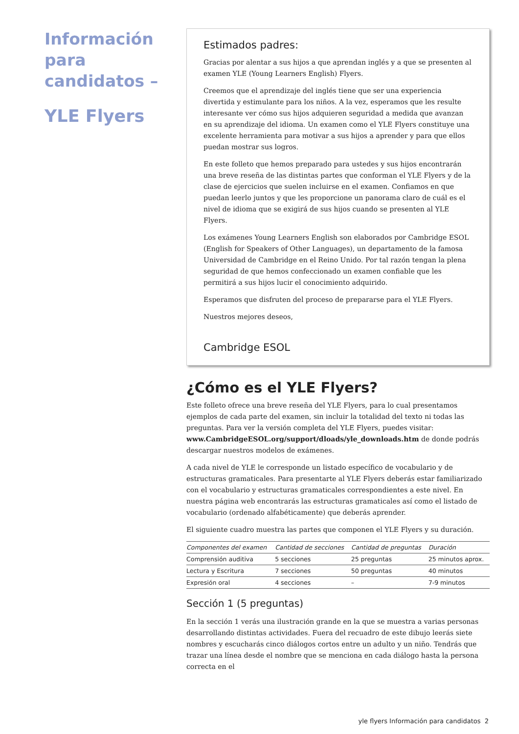Información para candidatos –
YLE Flyers
Estimados padres:
Gracias por alentar a sus hijos a que aprendan inglés y a que se presenten al examen YLE (Young Learners English) Flyers.
Creemos que el aprendizaje del inglés tiene que ser una experiencia divertida y estimulante para los niños. A la vez, esperamos que les resulte interesante ver cómo sus hijos adquieren seguridad a medida que avanzan en su aprendizaje del idioma. Un examen como el YLE Flyers constituye una excelente herramienta para motivar a sus hijos a aprender y para que ellos puedan mostrar sus logros.
En este folleto que hemos preparado para ustedes y sus hijos encontrarán una breve reseña de las distintas partes que conforman el YLE Flyers y de la clase de ejercicios que suelen incluirse en el examen. Confiamos en que puedan leerlo juntos y que les proporcione un panorama claro de cuál es el nivel de idioma que se exigirá de sus hijos cuando se presenten al YLE Flyers.
Los exámenes Young Learners English son elaborados por Cambridge ESOL (English for Speakers of Other Languages), un departamento de la famosa Universidad de Cambridge en el Reino Unido. Por tal razón tengan la plena seguridad de que hemos confeccionado un examen confiable que les permitirá a sus hijos lucir el conocimiento adquirido.
Esperamos que disfruten del proceso de prepararse para el YLE Flyers.
Nuestros mejores deseos,
Cambridge ESOL
¿Cómo es el YLE Flyers?
Este folleto ofrece una breve reseña del YLE Flyers, para lo cual presentamos ejemplos de cada parte del examen, sin incluir la totalidad del texto ni todas las preguntas. Para ver la versión completa del YLE Flyers, puedes visitar: www.CambridgeESOL.org/support/dloads/yle_downloads.htm de donde podrás descargar nuestros modelos de exámenes.
A cada nivel de YLE le corresponde un listado específico de vocabulario y de estructuras gramaticales. Para presentarte al YLE Flyers deberás estar familiarizado con el vocabulario y estructuras gramaticales correspondientes a este nivel. En nuestra página web encontrarás las estructuras gramaticales así como el listado de vocabulario (ordenado alfabéticamente) que deberás aprender.
El siguiente cuadro muestra las partes que componen el YLE Flyers y su duración.
| Componentes del examen | Cantidad de secciones | Cantidad de preguntas | Duración |
| --- | --- | --- | --- |
| Comprensión auditiva | 5 secciones | 25 preguntas | 25 minutos aprox. |
| Lectura y Escritura | 7 secciones | 50 preguntas | 40 minutos |
| Expresión oral | 4 secciones | – | 7-9 minutos |
Sección 1 (5 preguntas)
En la sección 1 verás una ilustración grande en la que se muestra a varias personas desarrollando distintas actividades. Fuera del recuadro de este dibujo leerás siete nombres y escucharás cinco diálogos cortos entre un adulto y un niño. Tendrás que trazar una línea desde el nombre que se menciona en cada diálogo hasta la persona correcta en el
yle flyers Información para candidatos 2